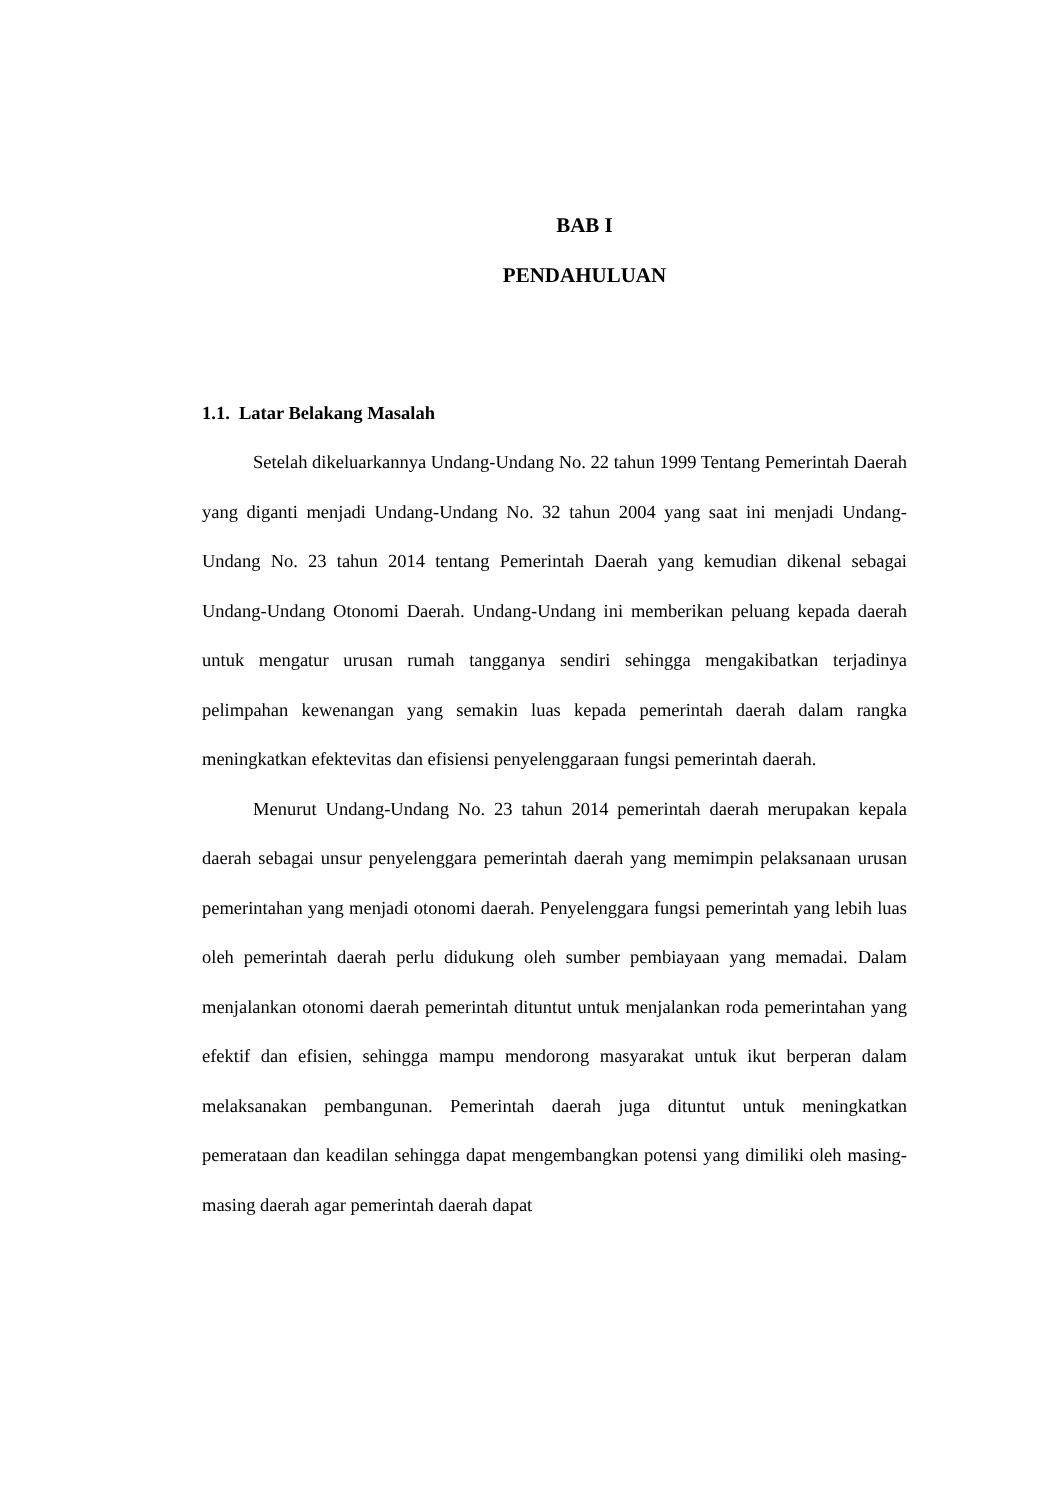BAB I
PENDAHULUAN
1.1. Latar Belakang Masalah
Setelah dikeluarkannya Undang-Undang No. 22 tahun 1999 Tentang Pemerintah Daerah yang diganti menjadi Undang-Undang No. 32 tahun 2004 yang saat ini menjadi Undang-Undang No. 23 tahun 2014 tentang Pemerintah Daerah yang kemudian dikenal sebagai Undang-Undang Otonomi Daerah. Undang-Undang ini memberikan peluang kepada daerah untuk mengatur urusan rumah tangganya sendiri sehingga mengakibatkan terjadinya pelimpahan kewenangan yang semakin luas kepada pemerintah daerah dalam rangka meningkatkan efektevitas dan efisiensi penyelenggaraan fungsi pemerintah daerah.
Menurut Undang-Undang No. 23 tahun 2014 pemerintah daerah merupakan kepala daerah sebagai unsur penyelenggara pemerintah daerah yang memimpin pelaksanaan urusan pemerintahan yang menjadi otonomi daerah. Penyelenggara fungsi pemerintah yang lebih luas oleh pemerintah daerah perlu didukung oleh sumber pembiayaan yang memadai. Dalam menjalankan otonomi daerah pemerintah dituntut untuk menjalankan roda pemerintahan yang efektif dan efisien, sehingga mampu mendorong masyarakat untuk ikut berperan dalam melaksanakan pembangunan. Pemerintah daerah juga dituntut untuk meningkatkan pemerataan dan keadilan sehingga dapat mengembangkan potensi yang dimiliki oleh masing-masing daerah agar pemerintah daerah dapat